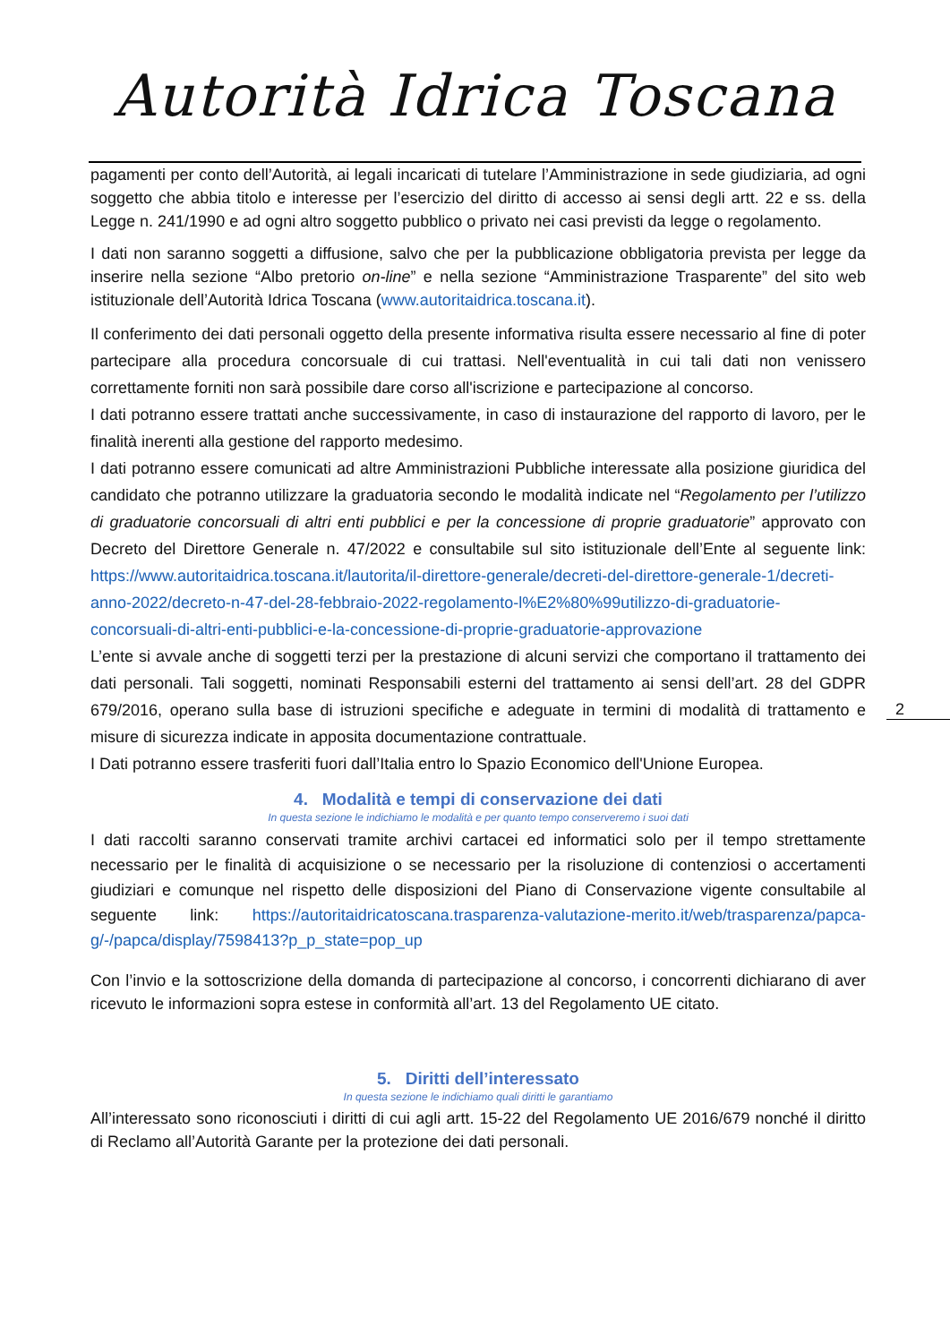Autorità Idrica Toscana
pagamenti per conto dell’Autorità, ai legali incaricati di tutelare l’Amministrazione in sede giudiziaria, ad ogni soggetto che abbia titolo e interesse per l’esercizio del diritto di accesso ai sensi degli artt. 22 e ss. della Legge n. 241/1990 e ad ogni altro soggetto pubblico o privato nei casi previsti da legge o regolamento.
I dati non saranno soggetti a diffusione, salvo che per la pubblicazione obbligatoria prevista per legge da inserire nella sezione “Albo pretorio on-line” e nella sezione “Amministrazione Trasparente” del sito web istituzionale dell’Autorità Idrica Toscana (www.autoritaidrica.toscana.it).
Il conferimento dei dati personali oggetto della presente informativa risulta essere necessario al fine di poter partecipare alla procedura concorsuale di cui trattasi. Nell'eventualità in cui tali dati non venissero correttamente forniti non sarà possibile dare corso all'iscrizione e partecipazione al concorso.
I dati potranno essere trattati anche successivamente, in caso di instaurazione del rapporto di lavoro, per le finalità inerenti alla gestione del rapporto medesimo.
I dati potranno essere comunicati ad altre Amministrazioni Pubbliche interessate alla posizione giuridica del candidato che potranno utilizzare la graduatoria secondo le modalità indicate nel “Regolamento per l’utilizzo di graduatorie concorsuali di altri enti pubblici e per la concessione di proprie graduatorie” approvato con Decreto del Direttore Generale n. 47/2022 e consultabile sul sito istituzionale dell’Ente al seguente link: https://www.autoritaidrica.toscana.it/lautorita/il-direttore-generale/decreti-del-direttore-generale-1/decreti-anno-2022/decreto-n-47-del-28-febbraio-2022-regolamento-l%E2%80%99utilizzo-di-graduatorie-concorsuali-di-altri-enti-pubblici-e-la-concessione-di-proprie-graduatorie-approvazione
L’ente si avvale anche di soggetti terzi per la prestazione di alcuni servizi che comportano il trattamento dei dati personali. Tali soggetti, nominati Responsabili esterni del trattamento ai sensi dell’art. 28 del GDPR 679/2016, operano sulla base di istruzioni specifiche e adeguate in termini di modalità di trattamento e misure di sicurezza indicate in apposita documentazione contrattuale.
I Dati potranno essere trasferiti fuori dall’Italia entro lo Spazio Economico dell'Unione Europea.
4. Modalità e tempi di conservazione dei dati
In questa sezione le indichiamo le modalità e per quanto tempo conserveremo i suoi dati
I dati raccolti saranno conservati tramite archivi cartacei ed informatici solo per il tempo strettamente necessario per le finalità di acquisizione o se necessario per la risoluzione di contenziosi o accertamenti giudiziari e comunque nel rispetto delle disposizioni del Piano di Conservazione vigente consultabile al seguente link: https://autoritaidricatoscana.trasparenza-valutazione-merito.it/web/trasparenza/papca-g/-/papca/display/7598413?p_p_state=pop_up
Con l’invio e la sottoscrizione della domanda di partecipazione al concorso, i concorrenti dichiarano di aver ricevuto le informazioni sopra estese in conformità all’art. 13 del Regolamento UE citato.
5. Diritti dell’interessato
In questa sezione le indichiamo quali diritti le garantiamo
All’interessato sono riconosciuti i diritti di cui agli artt. 15-22 del Regolamento UE 2016/679 nonché il diritto di Reclamo all’Autorità Garante per la protezione dei dati personali.
2